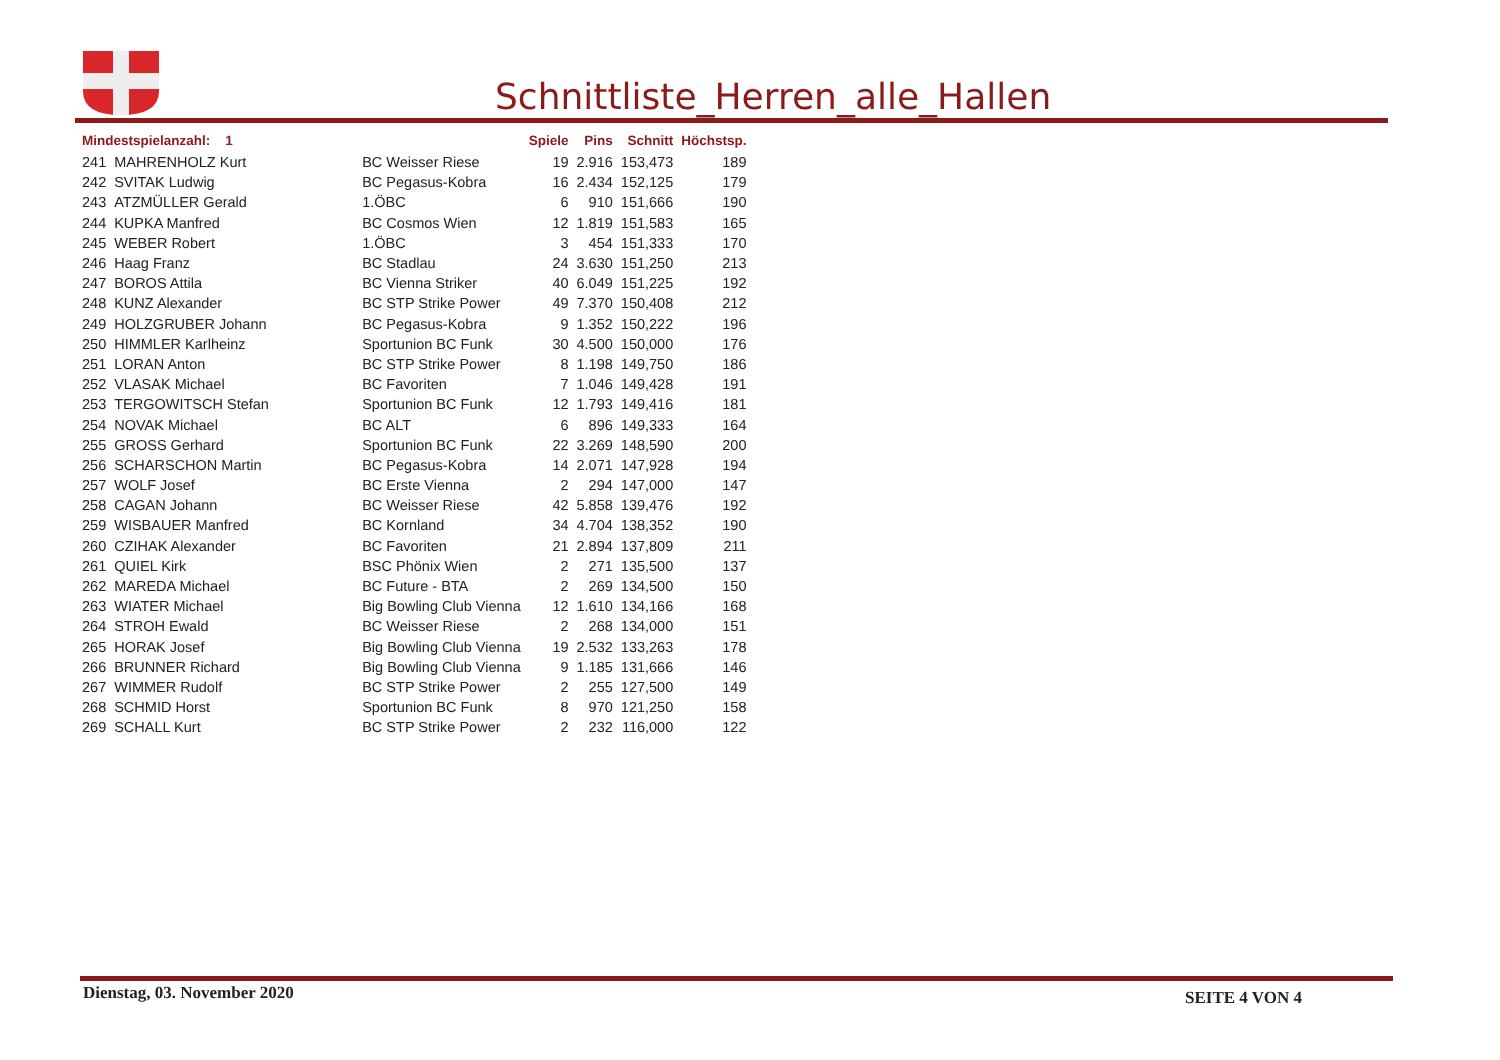Schnittliste_Herren_alle_Hallen
| Mindestspielanzahl: 1 | | | Spiele | Pins | Schnitt | Höchstsp. |
| --- | --- | --- | --- | --- | --- | --- |
| 241 | MAHRENHOLZ Kurt | BC Weisser Riese | 19 | 2.916 | 153,473 | 189 |
| 242 | SVITAK Ludwig | BC Pegasus-Kobra | 16 | 2.434 | 152,125 | 179 |
| 243 | ATZMÜLLER Gerald | 1.ÖBC | 6 | 910 | 151,666 | 190 |
| 244 | KUPKA Manfred | BC Cosmos Wien | 12 | 1.819 | 151,583 | 165 |
| 245 | WEBER Robert | 1.ÖBC | 3 | 454 | 151,333 | 170 |
| 246 | Haag Franz | BC Stadlau | 24 | 3.630 | 151,250 | 213 |
| 247 | BOROS Attila | BC Vienna Striker | 40 | 6.049 | 151,225 | 192 |
| 248 | KUNZ Alexander | BC STP Strike Power | 49 | 7.370 | 150,408 | 212 |
| 249 | HOLZGRUBER Johann | BC Pegasus-Kobra | 9 | 1.352 | 150,222 | 196 |
| 250 | HIMMLER Karlheinz | Sportunion BC Funk | 30 | 4.500 | 150,000 | 176 |
| 251 | LORAN Anton | BC STP Strike Power | 8 | 1.198 | 149,750 | 186 |
| 252 | VLASAK Michael | BC Favoriten | 7 | 1.046 | 149,428 | 191 |
| 253 | TERGOWITSCH Stefan | Sportunion BC Funk | 12 | 1.793 | 149,416 | 181 |
| 254 | NOVAK Michael | BC ALT | 6 | 896 | 149,333 | 164 |
| 255 | GROSS Gerhard | Sportunion BC Funk | 22 | 3.269 | 148,590 | 200 |
| 256 | SCHARSCHON Martin | BC Pegasus-Kobra | 14 | 2.071 | 147,928 | 194 |
| 257 | WOLF Josef | BC Erste Vienna | 2 | 294 | 147,000 | 147 |
| 258 | CAGAN Johann | BC Weisser Riese | 42 | 5.858 | 139,476 | 192 |
| 259 | WISBAUER Manfred | BC Kornland | 34 | 4.704 | 138,352 | 190 |
| 260 | CZIHAK Alexander | BC Favoriten | 21 | 2.894 | 137,809 | 211 |
| 261 | QUIEL Kirk | BSC Phönix Wien | 2 | 271 | 135,500 | 137 |
| 262 | MAREDA Michael | BC Future - BTA | 2 | 269 | 134,500 | 150 |
| 263 | WIATER Michael | Big Bowling Club Vienna | 12 | 1.610 | 134,166 | 168 |
| 264 | STROH Ewald | BC Weisser Riese | 2 | 268 | 134,000 | 151 |
| 265 | HORAK Josef | Big Bowling Club Vienna | 19 | 2.532 | 133,263 | 178 |
| 266 | BRUNNER Richard | Big Bowling Club Vienna | 9 | 1.185 | 131,666 | 146 |
| 267 | WIMMER Rudolf | BC STP Strike Power | 2 | 255 | 127,500 | 149 |
| 268 | SCHMID Horst | Sportunion BC Funk | 8 | 970 | 121,250 | 158 |
| 269 | SCHALL Kurt | BC STP Strike Power | 2 | 232 | 116,000 | 122 |
Dienstag, 03. November 2020 SEITE 4 VON 4